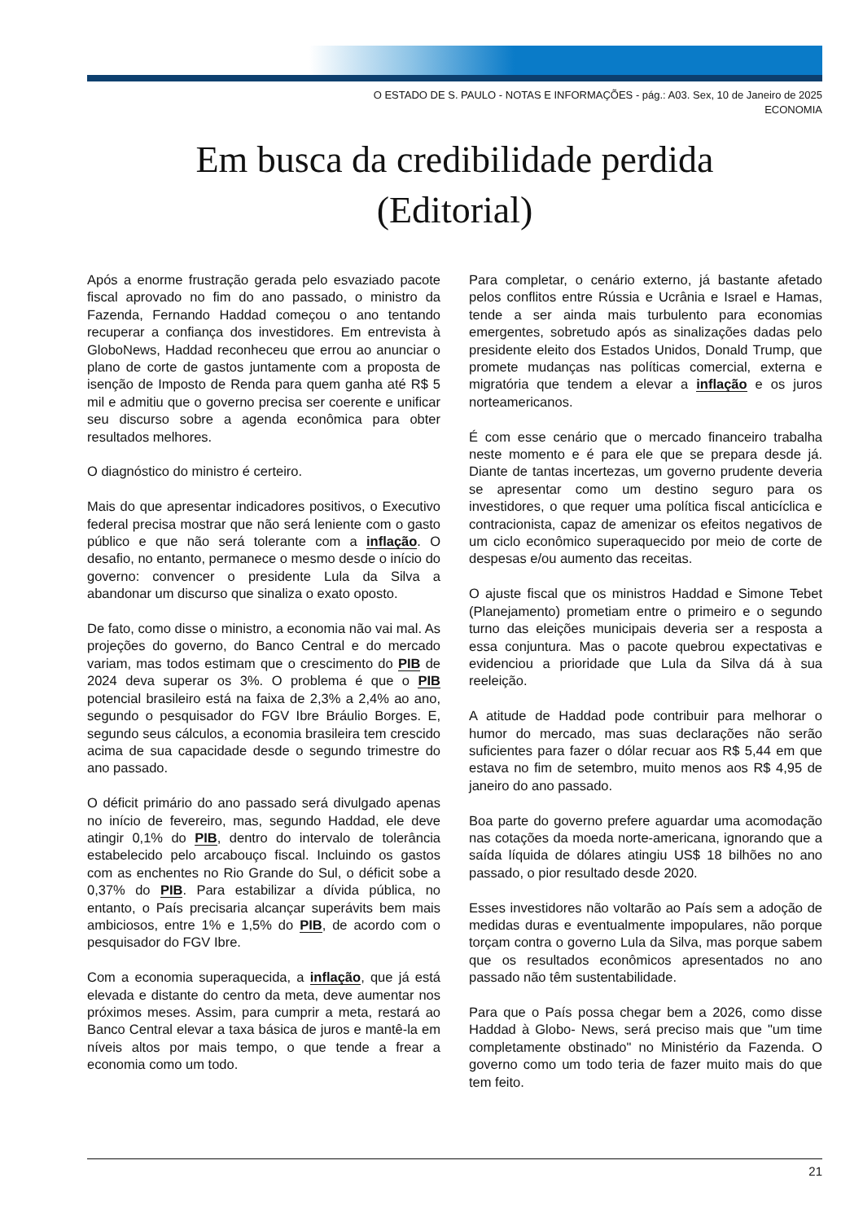O ESTADO DE S. PAULO - NOTAS E INFORMAÇÕES - pág.: A03. Sex, 10 de Janeiro de 2025
ECONOMIA
Em busca da credibilidade perdida
(Editorial)
Após a enorme frustração gerada pelo esvaziado pacote fiscal aprovado no fim do ano passado, o ministro da Fazenda, Fernando Haddad começou o ano tentando recuperar a confiança dos investidores. Em entrevista à GloboNews, Haddad reconheceu que errou ao anunciar o plano de corte de gastos juntamente com a proposta de isenção de Imposto de Renda para quem ganha até R$ 5 mil e admitiu que o governo precisa ser coerente e unificar seu discurso sobre a agenda econômica para obter resultados melhores.
O diagnóstico do ministro é certeiro.
Mais do que apresentar indicadores positivos, o Executivo federal precisa mostrar que não será leniente com o gasto público e que não será tolerante com a inflação. O desafio, no entanto, permanece o mesmo desde o início do governo: convencer o presidente Lula da Silva a abandonar um discurso que sinaliza o exato oposto.
De fato, como disse o ministro, a economia não vai mal. As projeções do governo, do Banco Central e do mercado variam, mas todos estimam que o crescimento do PIB de 2024 deva superar os 3%. O problema é que o PIB potencial brasileiro está na faixa de 2,3% a 2,4% ao ano, segundo o pesquisador do FGV Ibre Bráulio Borges. E, segundo seus cálculos, a economia brasileira tem crescido acima de sua capacidade desde o segundo trimestre do ano passado.
O déficit primário do ano passado será divulgado apenas no início de fevereiro, mas, segundo Haddad, ele deve atingir 0,1% do PIB, dentro do intervalo de tolerância estabelecido pelo arcabouço fiscal. Incluindo os gastos com as enchentes no Rio Grande do Sul, o déficit sobe a 0,37% do PIB. Para estabilizar a dívida pública, no entanto, o País precisaria alcançar superávits bem mais ambiciosos, entre 1% e 1,5% do PIB, de acordo com o pesquisador do FGV Ibre.
Com a economia superaquecida, a inflação, que já está elevada e distante do centro da meta, deve aumentar nos próximos meses. Assim, para cumprir a meta, restará ao Banco Central elevar a taxa básica de juros e mantê-la em níveis altos por mais tempo, o que tende a frear a economia como um todo.
Para completar, o cenário externo, já bastante afetado pelos conflitos entre Rússia e Ucrânia e Israel e Hamas, tende a ser ainda mais turbulento para economias emergentes, sobretudo após as sinalizações dadas pelo presidente eleito dos Estados Unidos, Donald Trump, que promete mudanças nas políticas comercial, externa e migratória que tendem a elevar a inflação e os juros norteamericanos.
É com esse cenário que o mercado financeiro trabalha neste momento e é para ele que se prepara desde já. Diante de tantas incertezas, um governo prudente deveria se apresentar como um destino seguro para os investidores, o que requer uma política fiscal anticíclica e contracionista, capaz de amenizar os efeitos negativos de um ciclo econômico superaquecido por meio de corte de despesas e/ou aumento das receitas.
O ajuste fiscal que os ministros Haddad e Simone Tebet (Planejamento) prometiam entre o primeiro e o segundo turno das eleições municipais deveria ser a resposta a essa conjuntura. Mas o pacote quebrou expectativas e evidenciou a prioridade que Lula da Silva dá à sua reeleição.
A atitude de Haddad pode contribuir para melhorar o humor do mercado, mas suas declarações não serão suficientes para fazer o dólar recuar aos R$ 5,44 em que estava no fim de setembro, muito menos aos R$ 4,95 de janeiro do ano passado.
Boa parte do governo prefere aguardar uma acomodação nas cotações da moeda norte-americana, ignorando que a saída líquida de dólares atingiu US$ 18 bilhões no ano passado, o pior resultado desde 2020.
Esses investidores não voltarão ao País sem a adoção de medidas duras e eventualmente impopulares, não porque torçam contra o governo Lula da Silva, mas porque sabem que os resultados econômicos apresentados no ano passado não têm sustentabilidade.
Para que o País possa chegar bem a 2026, como disse Haddad à Globo- News, será preciso mais que "um time completamente obstinado" no Ministério da Fazenda. O governo como um todo teria de fazer muito mais do que tem feito.
21